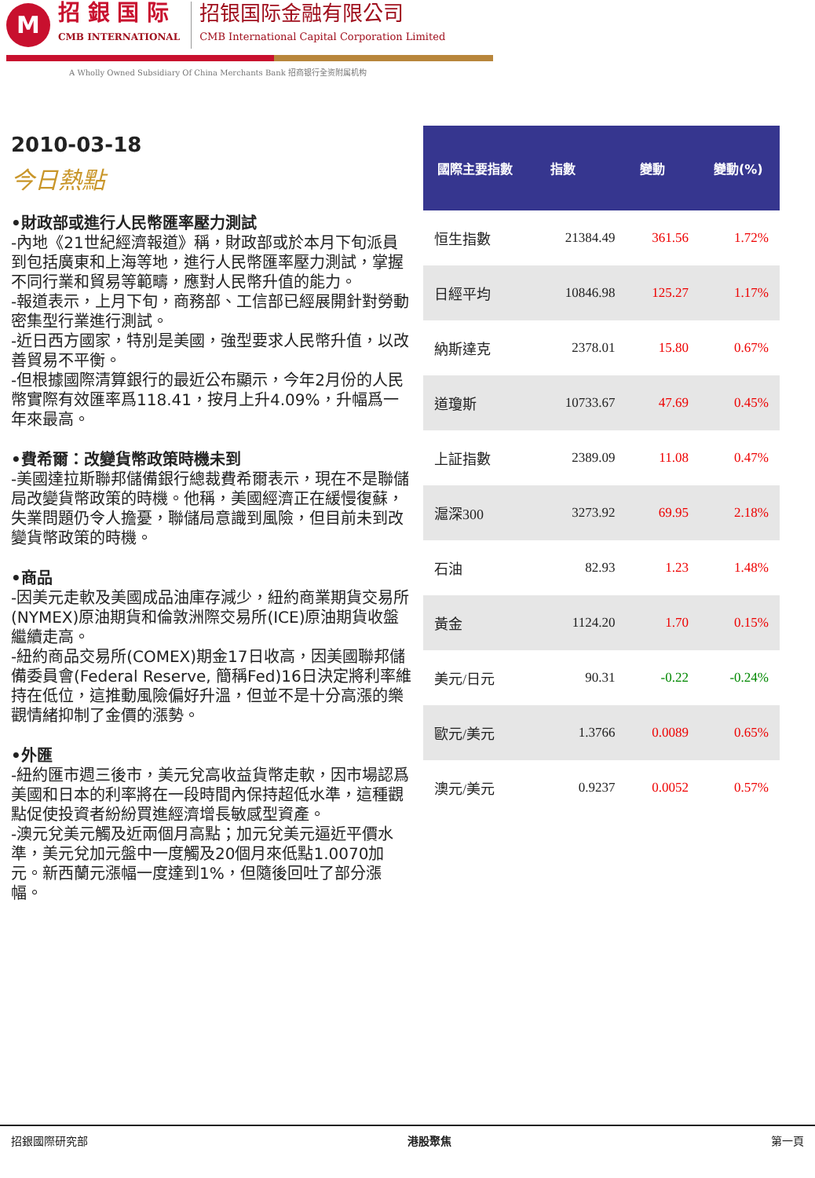M
招 銀 国 际
CMB INTERNATIONAL
招银国际金融有限公司
CMB International Capital Corporation Limited
A Wholly Owned Subsidiary Of China Merchants Bank 招商银行全资附属机构
2010-03-18
今日熱點
•財政部或進行人民幣匯率壓力測試
-內地《21世紀經濟報道》稱，財政部或於本月下旬派員到包括廣東和上海等地，進行人民幣匯率壓力測試，掌握不同行業和貿易等範疇，應對人民幣升值的能力。
-報道表示，上月下旬，商務部、工信部已經展開針對勞動密集型行業進行測試。
-近日西方國家，特別是美國，強型要求人民幣升值，以改善貿易不平衡。
-但根據國際清算銀行的最近公布顯示，今年2月份的人民幣實際有效匯率爲118.41，按月上升4.09%，升幅爲一年來最高。
•費希爾：改變貨幣政策時機未到
-美國達拉斯聯邦儲備銀行總裁費希爾表示，現在不是聯儲局改變貨幣政策的時機。他稱，美國經濟正在緩慢復蘇，失業問題仍令人擔憂，聯儲局意識到風險，但目前未到改變貨幣政策的時機。
•商品
-因美元走軟及美國成品油庫存減少，紐約商業期貨交易所(NYMEX)原油期貨和倫敦洲際交易所(ICE)原油期貨收盤繼續走高。
-紐約商品交易所(COMEX)期金17日收高，因美國聯邦儲備委員會(Federal Reserve, 簡稱Fed)16日決定將利率維持在低位，這推動風險偏好升溫，但並不是十分高漲的樂觀情緒抑制了金價的漲勢。
•外匯
-紐約匯市週三後市，美元兌高收益貨幣走軟，因市場認爲美國和日本的利率將在一段時間內保持超低水準，這種觀點促使投資者紛紛買進經濟增長敏感型資產。
-澳元兌美元觸及近兩個月高點；加元兌美元逼近平價水準，美元兌加元盤中一度觸及20個月來低點1.0070加元。新西蘭元漲幅一度達到1%，但隨後回吐了部分漲幅。
| 國際主要指數 | 指數 | 變動 | 變動(%) |
| --- | --- | --- | --- |
| 恒生指數 | 21384.49 | 361.56 | 1.72% |
| 日經平均 | 10846.98 | 125.27 | 1.17% |
| 納斯達克 | 2378.01 | 15.80 | 0.67% |
| 道瓊斯 | 10733.67 | 47.69 | 0.45% |
| 上証指數 | 2389.09 | 11.08 | 0.47% |
| 滬深300 | 3273.92 | 69.95 | 2.18% |
| 石油 | 82.93 | 1.23 | 1.48% |
| 黃金 | 1124.20 | 1.70 | 0.15% |
| 美元/日元 | 90.31 | -0.22 | -0.24% |
| 歐元/美元 | 1.3766 | 0.0089 | 0.65% |
| 澳元/美元 | 0.9237 | 0.0052 | 0.57% |
招銀國際研究部 港股聚焦 第一頁